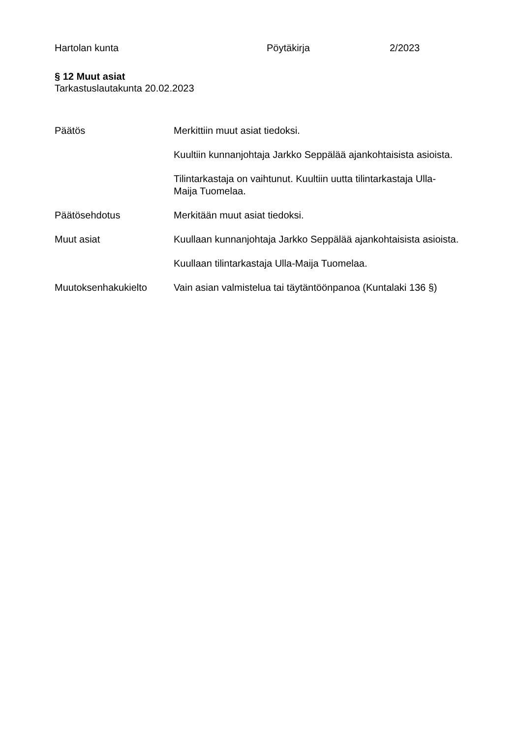Hartolan kunta Pöytäkirja 2/2023
§ 12 Muut asiat
Tarkastuslautakunta 20.02.2023
Päätös Merkittiin muut asiat tiedoksi.
Kuultiin kunnanjohtaja Jarkko Seppälää ajankohtaisista asioista.
Tilintarkastaja on vaihtunut. Kuultiin uutta tilintarkastaja Ulla-Maija Tuomelaa.
Päätösehdotus Merkitään muut asiat tiedoksi.
Muut asiat Kuullaan kunnanjohtaja Jarkko Seppälää ajankohtaisista asioista.
Kuullaan tilintarkastaja Ulla-Maija Tuomelaa.
Muutoksenhakukielto Vain asian valmistelua tai täytäntöönpanoa (Kuntalaki 136 §)